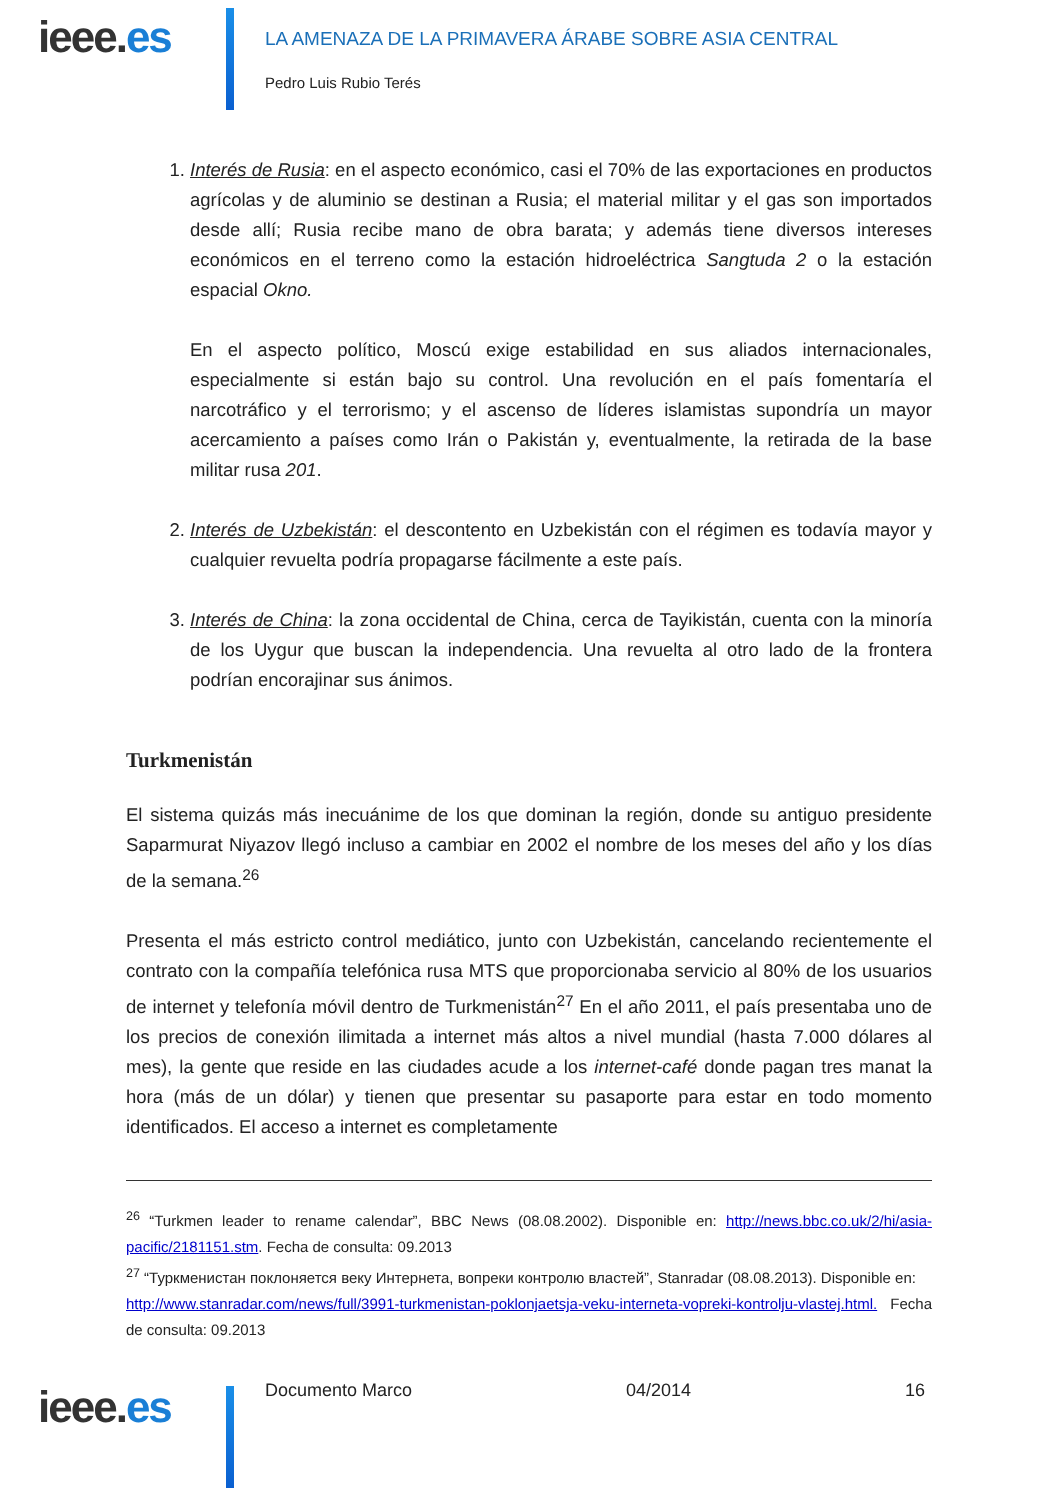ieee.es
LA AMENAZA DE LA PRIMAVERA ÁRABE SOBRE ASIA CENTRAL
Pedro Luis Rubio Terés
1. Interés de Rusia: en el aspecto económico, casi el 70% de las exportaciones en productos agrícolas y de aluminio se destinan a Rusia; el material militar y el gas son importados desde allí; Rusia recibe mano de obra barata; y además tiene diversos intereses económicos en el terreno como la estación hidroeléctrica Sangtuda 2 o la estación espacial Okno.
En el aspecto político, Moscú exige estabilidad en sus aliados internacionales, especialmente si están bajo su control. Una revolución en el país fomentaría el narcotráfico y el terrorismo; y el ascenso de líderes islamistas supondría un mayor acercamiento a países como Irán o Pakistán y, eventualmente, la retirada de la base militar rusa 201.
2. Interés de Uzbekistán: el descontento en Uzbekistán con el régimen es todavía mayor y cualquier revuelta podría propagarse fácilmente a este país.
3. Interés de China: la zona occidental de China, cerca de Tayikistán, cuenta con la minoría de los Uygur que buscan la independencia. Una revuelta al otro lado de la frontera podrían encorajinar sus ánimos.
Turkmenistán
El sistema quizás más inecuánime de los que dominan la región, donde su antiguo presidente Saparmurat Niyazov llegó incluso a cambiar en 2002 el nombre de los meses del año y los días de la semana.<sup>26</sup>
Presenta el más estricto control mediático, junto con Uzbekistán, cancelando recientemente el contrato con la compañía telefónica rusa MTS que proporcionaba servicio al 80% de los usuarios de internet y telefonía móvil dentro de Turkmenistán<sup>27</sup> En el año 2011, el país presentaba uno de los precios de conexión ilimitada a internet más altos a nivel mundial (hasta 7.000 dólares al mes), la gente que reside en las ciudades acude a los internet-café donde pagan tres manat la hora (más de un dólar) y tienen que presentar su pasaporte para estar en todo momento identificados. El acceso a internet es completamente
<sup>26</sup> “Turkmen leader to rename calendar”, BBC News (08.08.2002). Disponible en: http://news.bbc.co.uk/2/hi/asia-pacific/2181151.stm. Fecha de consulta: 09.2013
<sup>27</sup> “Туркменистан поклоняется веку Интернета, вопреки контролю властей”, Stanradar (08.08.2013). Disponible en:
http://www.stanradar.com/news/full/3991-turkmenistan-poklonjaetsja-veku-interneta-vopreki-kontrolju-vlastej.html. Fecha de consulta: 09.2013
ieee.es Documento Marco 04/2014 16